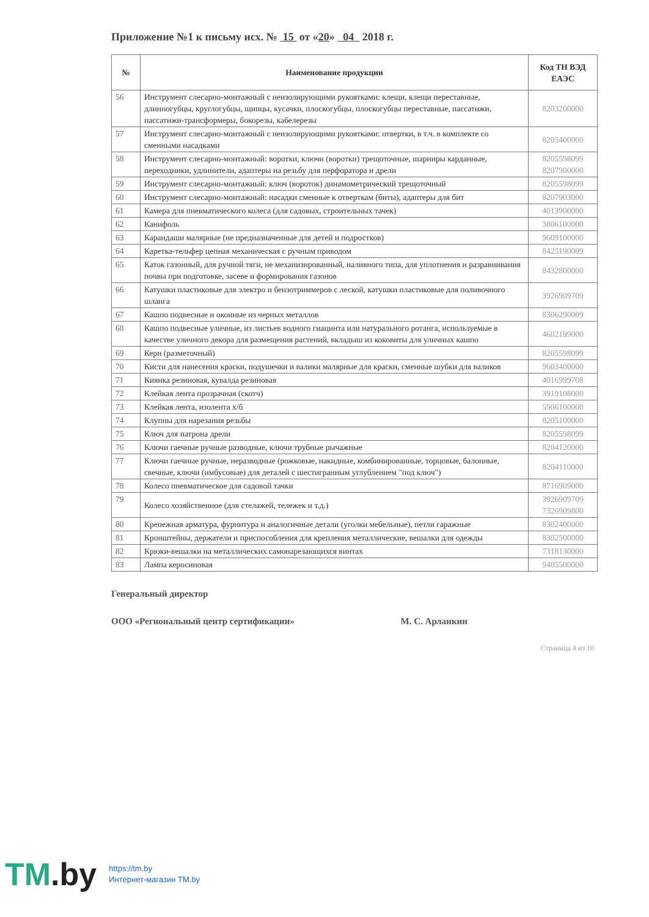Приложение №1 к письму исх. № 15 от «20» 04 2018 г.
| № | Наименование продукции | Код ТН ВЭД ЕАЭС |
| --- | --- | --- |
| 56 | Инструмент слесарно-монтажный с неизолирующими рукоятками: клещи, клещи переставные, длинногубцы, круглогубцы, щипцы, кусачки, плоскогубцы, плоскогубцы переставные, пассатижи, пассатижи-трансформеры, бокорезы, кабелерезы | 8203200000 |
| 57 | Инструмент слесарно-монтажный с неизолирующими рукоятками: отвертки, в т.ч. в комплекте со сменными насадками | 8205400000 |
| 58 | Инструмент слесарно-монтажный: воротки, ключи (воротки) трещоточные, шарниры карданные, переходники, удлинители, адаптеры на резьбу для перфоратора и дрели | 8205598099 8207900000 |
| 59 | Инструмент слесарно-монтажный: ключ (вороток) динамометрический трещоточный | 8205598099 |
| 60 | Инструмент слесарно-монтажный: насадки сменные к отверткам (биты), адаптеры для бит | 8207903000 |
| 61 | Камера для пневматического колеса (для садовых, строительных тачек) | 4013900000 |
| 62 | Канифоль | 3806100000 |
| 63 | Карандаши малярные (не предназначенные для детей и подростков) | 9609100000 |
| 64 | Каретка-тельфер цепная механическая с ручным приводом | 8425190009 |
| 65 | Каток газонный, для ручной тяги, не механизированный, наливного типа, для уплотнения и разравнивания почвы при подготовке, засеве и формирования газонов | 8432800000 |
| 66 | Катушки пластиковые для электро и бензотриммеров с леской, катушки пластиковые для поливочного шланга | 3926909709 |
| 67 | Кашпо подвесные и оконные из черных металлов | 8306290009 |
| 68 | Кашпо подвесные уличные, из листьев водного гиацинта или натурального ротанга, используемые в качестве уличного декора для размещения растений, вкладыш из коковиты для уличных кашпо | 4602199000 |
| 69 | Керн (разметочный) | 8205598099 |
| 70 | Кисти для нанесения краски, подушечки и валики малярные для краски, сменные шубки для валиков | 9603400000 |
| 71 | Киянка резиновая, кувалда резиновая | 4016999708 |
| 72 | Клейкая лента прозрачная (скотч) | 3919108000 |
| 73 | Клейкая лента, изолента х/б | 5906100000 |
| 74 | Клупны для нарезания резьбы | 8205100000 |
| 75 | Ключ для патрона дрели | 8205598099 |
| 76 | Ключи гаечные ручные разводные, ключи трубные рычажные | 8204120000 |
| 77 | Ключи гаечные ручные, неразводные (рожковые, накидные, комбинированные, торцовые, балонные, свечные, ключи (имбусовые) для деталей с шестигранным углублением "под ключ") | 8204110000 |
| 78 | Колесо пневматическое для садовой тачки | 8716909000 |
| 79 | Колесо хозяйственное (для стелажей, тележек и т.д.) | 3926909709 7326909800 |
| 80 | Крепежная арматура, фурнитура и аналогичные детали (уголки мебельные), петли гаражные | 8302400000 |
| 81 | Кронштейны, держатели и приспособления для крепления металлические, вешалки для одежды | 8302500000 |
| 82 | Крюки-вешалки на металлических самонарезающихся винтах | 7318130000 |
| 83 | Лампа керосиновая | 9405500000 |
Генеральный директор
ООО «Региональный центр сертификации» М. С. Арланкин
Страница 4 из 10
TM.by
https://tm.by
Интернет-магазин TM.by